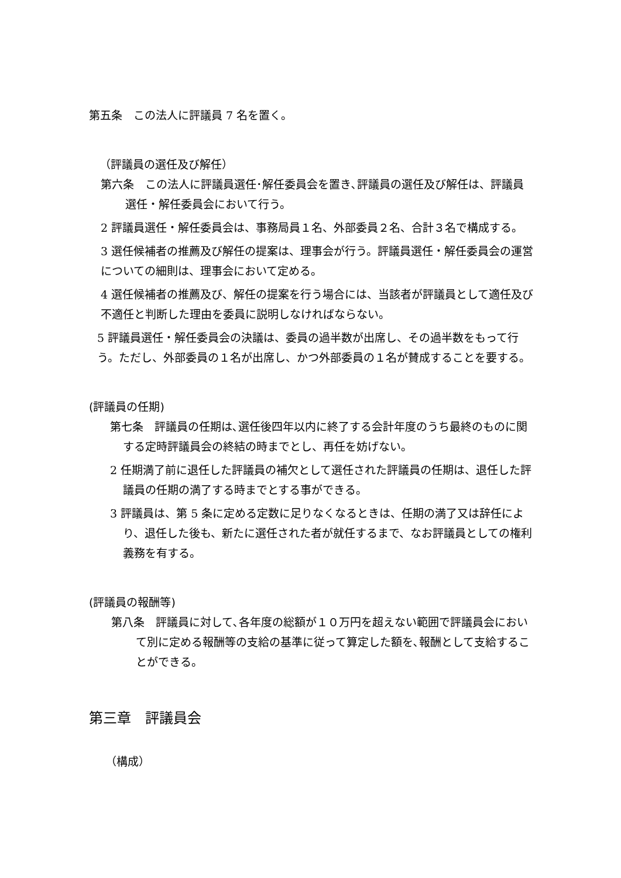第五条　この法人に評議員 7 名を置く。
（評議員の選任及び解任）
第六条　この法人に評議員選任･解任委員会を置き､評議員の選任及び解任は、評議員選任・解任委員会において行う。
2 評議員選任・解任委員会は、事務局員１名、外部委員２名、合計３名で構成する。
3 選任候補者の推薦及び解任の提案は、理事会が行う。評議員選任・解任委員会の運営についての細則は、理事会において定める。
4 選任候補者の推薦及び、解任の提案を行う場合には、当該者が評議員として適任及び不適任と判断した理由を委員に説明しなければならない。
5 評議員選任・解任委員会の決議は、委員の過半数が出席し、その過半数をもって行う。ただし、外部委員の１名が出席し、かつ外部委員の１名が賛成することを要する。
(評議員の任期)
第七条　評議員の任期は､選任後四年以内に終了する会計年度のうち最終のものに関する定時評議員会の終結の時までとし、再任を妨げない。
2 任期満了前に退任した評議員の補欠として選任された評議員の任期は、退任した評議員の任期の満了する時までとする事ができる。
3 評議員は、第 5 条に定める定数に足りなくなるときは、任期の満了又は辞任により、退任した後も、新たに選任された者が就任するまで、なお評議員としての権利義務を有する。
(評議員の報酬等)
第八条　評議員に対して､各年度の総額が１０万円を超えない範囲で評議員会において別に定める報酬等の支給の基準に従って算定した額を､報酬として支給することができる。
第三章　評議員会
（構成）